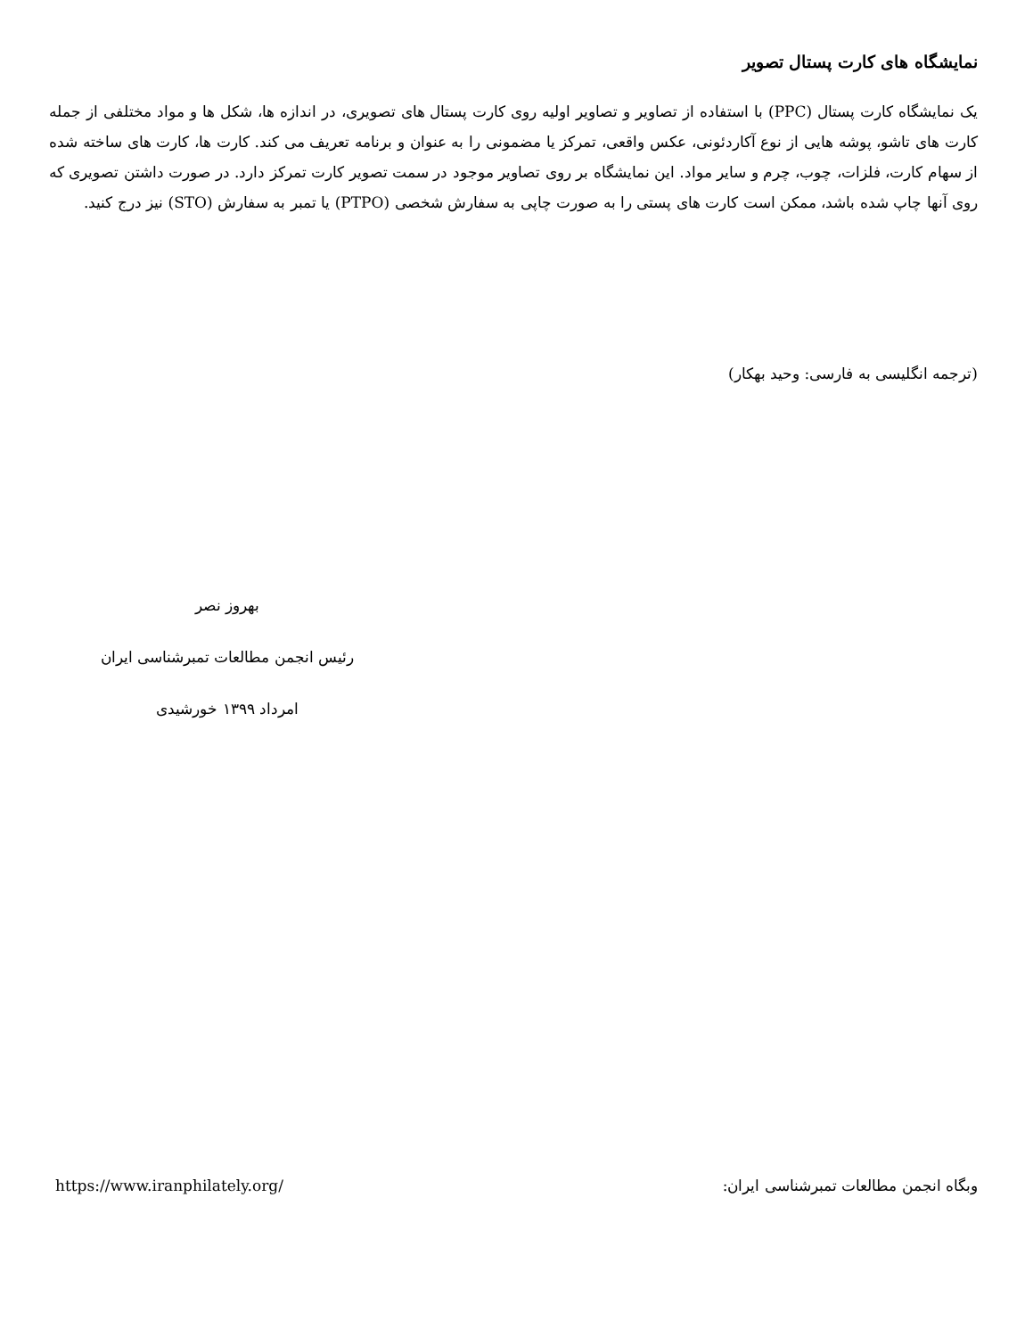نمایشگاه های کارت پستال تصویر
یک نمایشگاه کارت پستال (PPC) با استفاده از تصاویر و تصاویر اولیه روی کارت پستال های تصویری، در اندازه ها، شکل ها و مواد مختلفی از جمله کارت های تاشو، پوشه هایی از نوع آکاردئونی، عکس واقعی، تمرکز یا مضمونی را به عنوان و برنامه تعریف می کند. کارت ها، کارت های ساخته شده از سهام کارت، فلزات، چوب، چرم و سایر مواد. این نمایشگاه بر روی تصاویر موجود در سمت تصویر کارت تمرکز دارد. در صورت داشتن تصویری که روی آنها چاپ شده باشد، ممکن است کارت های پستی را به صورت چاپی به سفارش شخصی (PTPO) یا تمبر به سفارش (STO) نیز درج کنید.
(ترجمه انگلیسی به فارسی: وحید بهکار)
بهروز نصر
رئیس انجمن مطالعات تمبرشناسی ایران
امرداد ۱۳۹۹ خورشیدی
https://www.iranphilately.org/ وبگاه انجمن مطالعات تمبرشناسی ایران: